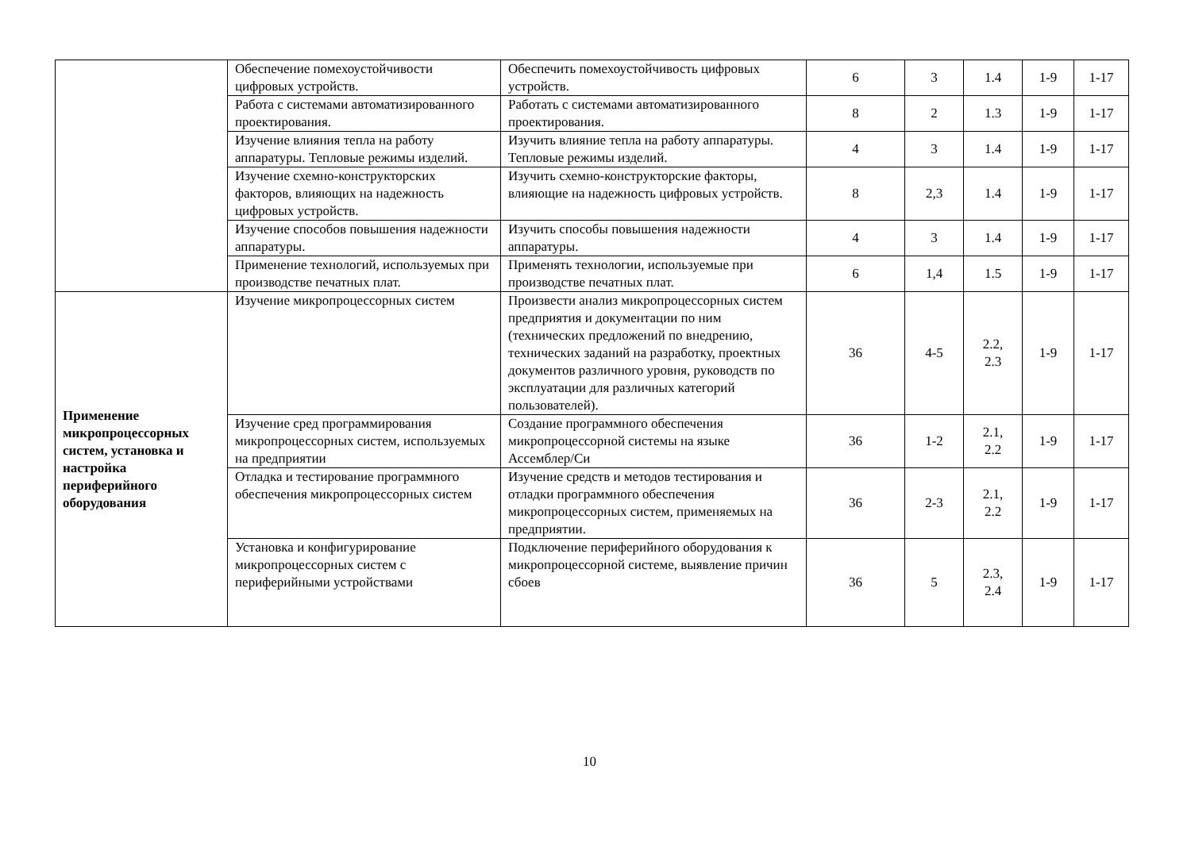| | Обеспечение помехоустойчивости цифровых устройств. | Обеспечить помехоустойчивость цифровых устройств. | 6 | 3 | 1.4 | 1-9 | 1-17 |
| | Работа с системами автоматизированного проектирования. | Работать с системами автоматизированного проектирования. | 8 | 2 | 1.3 | 1-9 | 1-17 |
| | Изучение влияния тепла на работу аппаратуры. Тепловые режимы изделий. | Изучить влияние тепла на работу аппаратуры. Тепловые режимы изделий. | 4 | 3 | 1.4 | 1-9 | 1-17 |
| | Изучение схемно-конструкторских факторов, влияющих на надежность цифровых устройств. | Изучить схемно-конструкторские факторы, влияющие на надежность цифровых устройств. | 8 | 2,3 | 1.4 | 1-9 | 1-17 |
| | Изучение способов повышения надежности аппаратуры. | Изучить способы повышения надежности аппаратуры. | 4 | 3 | 1.4 | 1-9 | 1-17 |
| | Применение технологий, используемых при производстве печатных плат. | Применять технологии, используемые при производстве печатных плат. | 6 | 1,4 | 1.5 | 1-9 | 1-17 |
| Применение микропроцессорных систем, установка и настройка периферийного оборудования | Изучение микропроцессорных систем | Произвести анализ микропроцессорных систем предприятия и документации по ним (технических предложений по внедрению, технических заданий на разработку, проектных документов различного уровня, руководств по эксплуатации для различных категорий пользователей). | 36 | 4-5 | 2.2, 2.3 | 1-9 | 1-17 |
| | Изучение сред программирования микропроцессорных систем, используемых на предприятии | Создание программного обеспечения микропроцессорной системы на языке Ассемблер/Си | 36 | 1-2 | 2.1, 2.2 | 1-9 | 1-17 |
| | Отладка и тестирование программного обеспечения микропроцессорных систем | Изучение средств и методов тестирования и отладки программного обеспечения микропроцессорных систем, применяемых на предприятии. | 36 | 2-3 | 2.1, 2.2 | 1-9 | 1-17 |
| | Установка и конфигурирование микропроцессорных систем с периферийными устройствами | Подключение периферийного оборудования к микропроцессорной системе, выявление причин сбоев | 36 | 5 | 2.3, 2.4 | 1-9 | 1-17 |
10